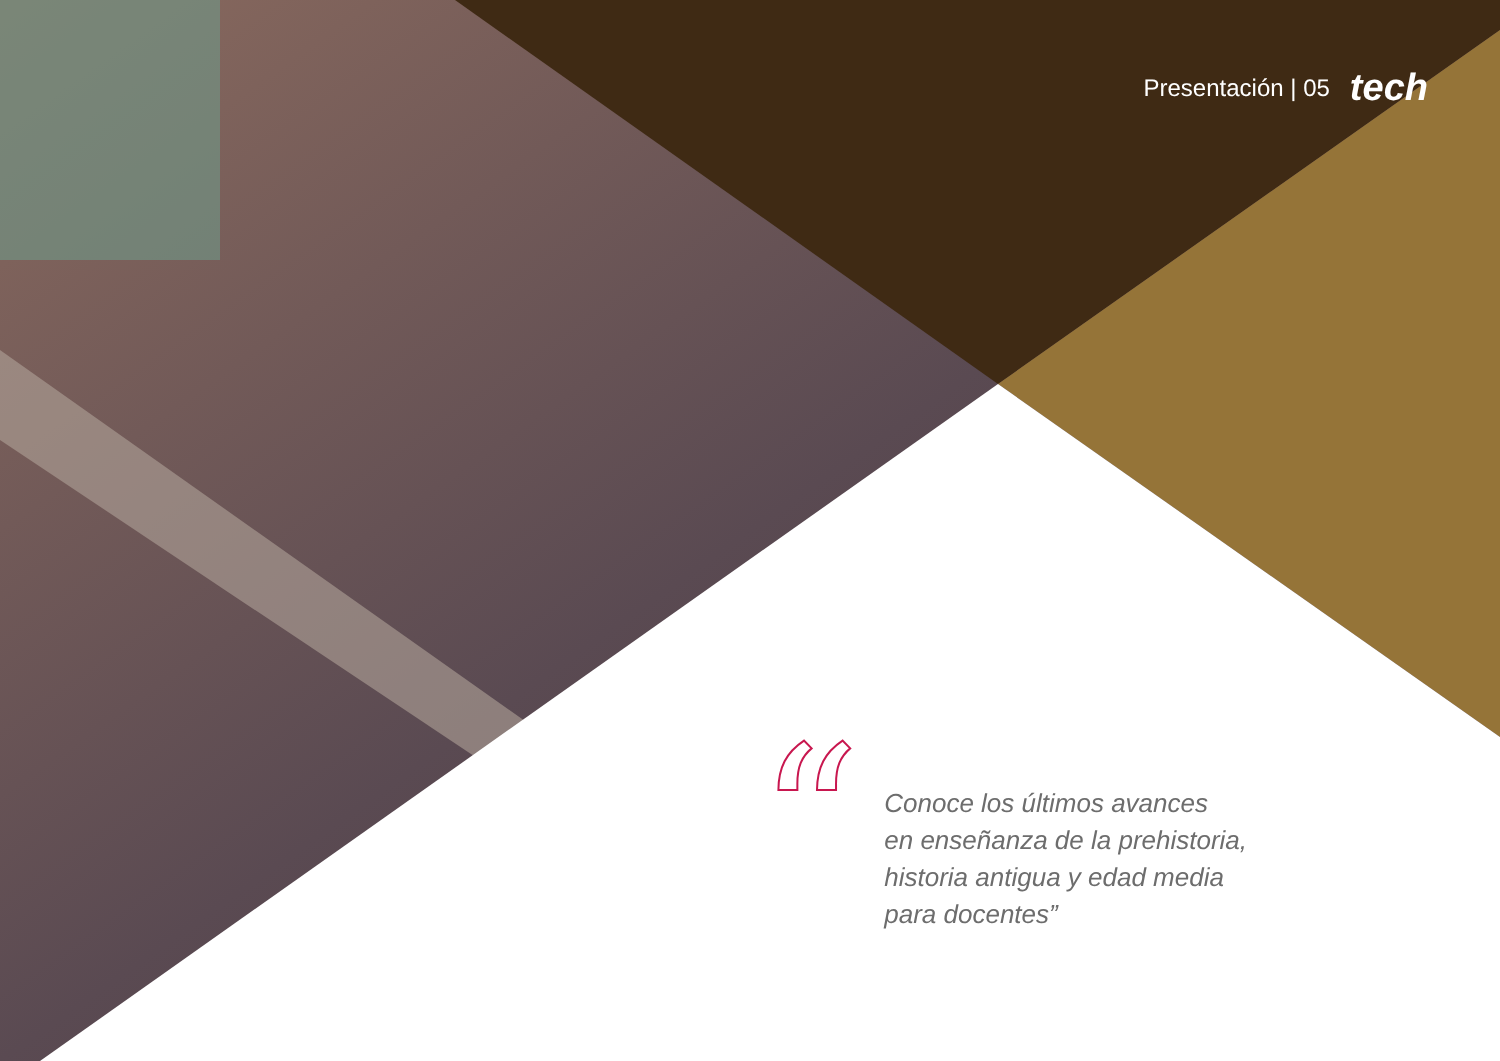Presentación | 05 tech
“
Conoce los últimos avances
en enseñanza de la prehistoria,
historia antigua y edad media
para docentes”